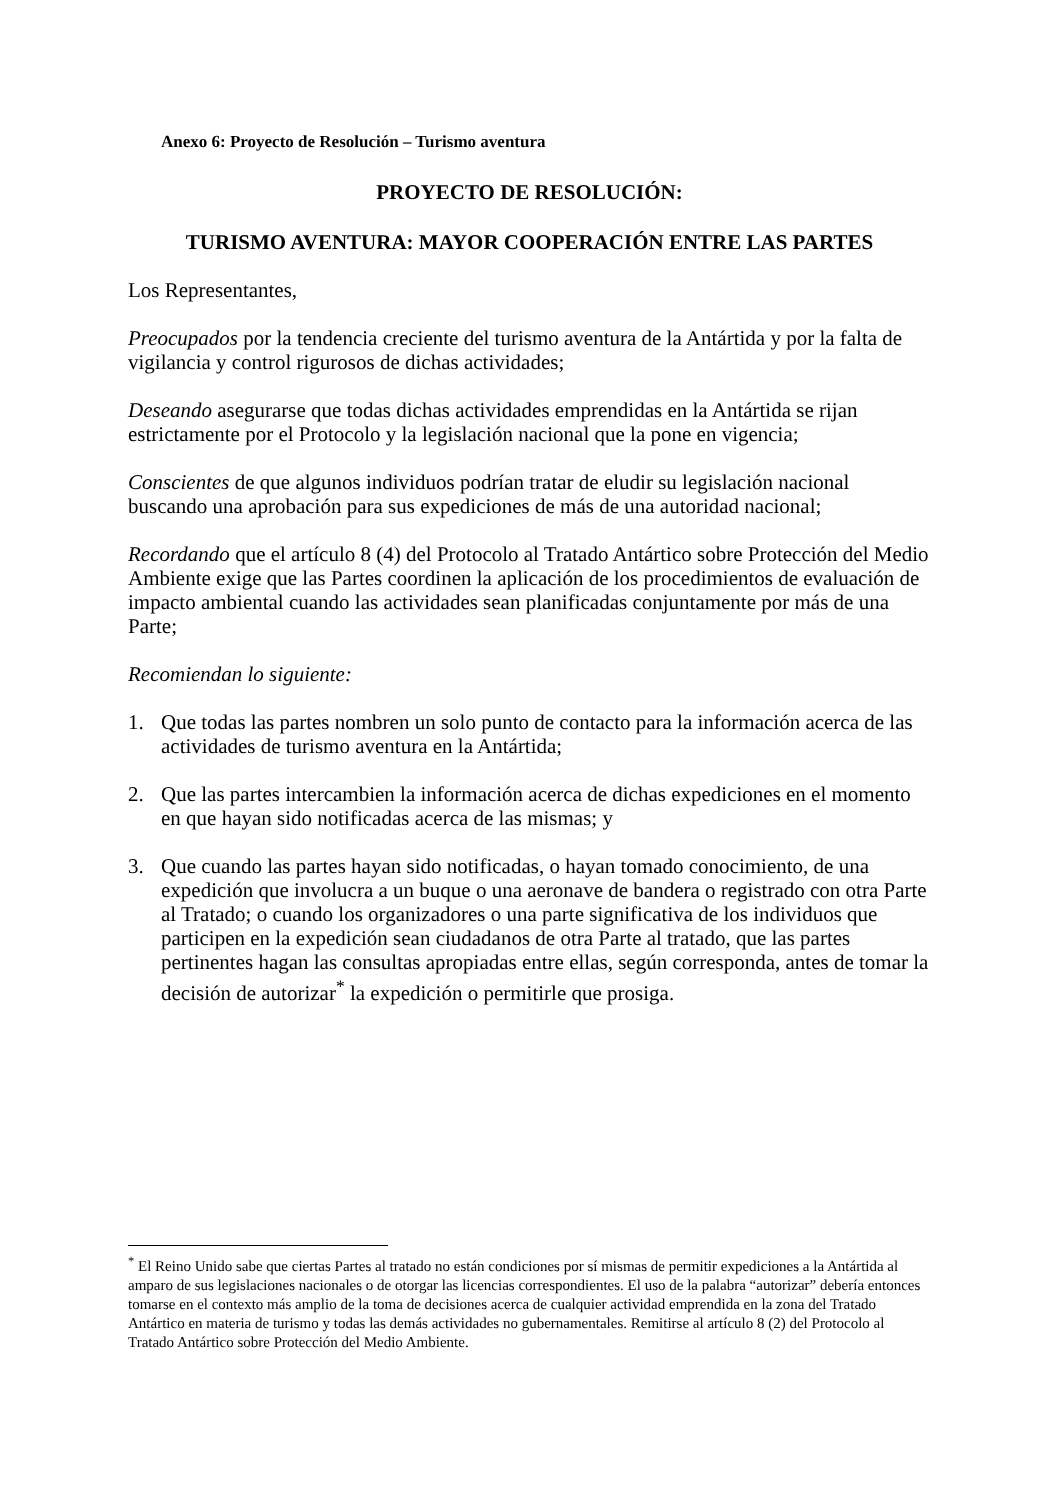Anexo 6: Proyecto de Resolución – Turismo aventura
PROYECTO DE RESOLUCIÓN:
TURISMO AVENTURA: MAYOR COOPERACIÓN ENTRE LAS PARTES
Los Representantes,
Preocupados por la tendencia creciente del turismo aventura de la Antártida y por la falta de vigilancia y control rigurosos de dichas actividades;
Deseando asegurarse que todas dichas actividades emprendidas en la Antártida se rijan estrictamente por el Protocolo y la legislación nacional que la pone en vigencia;
Conscientes de que algunos individuos podrían tratar de eludir su legislación nacional buscando una aprobación para sus expediciones de más de una autoridad nacional;
Recordando que el artículo 8 (4) del Protocolo al Tratado Antártico sobre Protección del Medio Ambiente exige que las Partes coordinen la aplicación de los procedimientos de evaluación de impacto ambiental cuando las actividades sean planificadas conjuntamente por más de una Parte;
Recomiendan lo siguiente:
1. Que todas las partes nombren un solo punto de contacto para la información acerca de las actividades de turismo aventura en la Antártida;
2. Que las partes intercambien la información acerca de dichas expediciones en el momento en que hayan sido notificadas acerca de las mismas; y
3. Que cuando las partes hayan sido notificadas, o hayan tomado conocimiento, de una expedición que involucra a un buque o una aeronave de bandera o registrado con otra Parte al Tratado; o cuando los organizadores o una parte significativa de los individuos que participen en la expedición sean ciudadanos de otra Parte al tratado, que las partes pertinentes hagan las consultas apropiadas entre ellas, según corresponda, antes de tomar la decisión de autorizar<sup>*</sup> la expedición o permitirle que prosiga.
<sup>*</sup> El Reino Unido sabe que ciertas Partes al tratado no están condiciones por sí mismas de permitir expediciones a la Antártida al amparo de sus legislaciones nacionales o de otorgar las licencias correspondientes. El uso de la palabra “autorizar” debería entonces tomarse en el contexto más amplio de la toma de decisiones acerca de cualquier actividad emprendida en la zona del Tratado Antártico en materia de turismo y todas las demás actividades no gubernamentales. Remitirse al artículo 8 (2) del Protocolo al Tratado Antártico sobre Protección del Medio Ambiente.